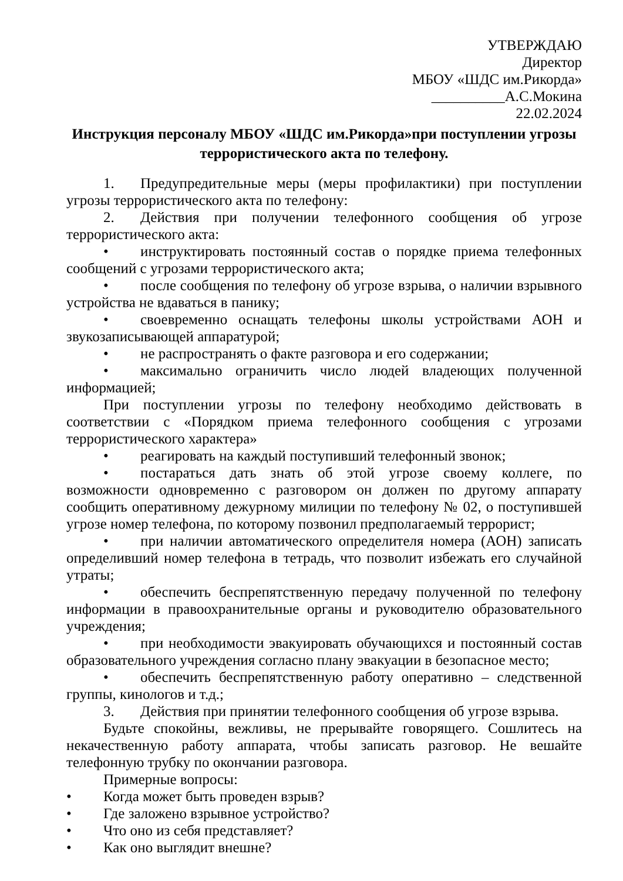УТВЕРЖДАЮ
Директор
МБОУ «ШДС им.Рикорда»
__________А.С.Мокина
22.02.2024
Инструкция персоналу МБОУ «ШДС им.Рикорда»при поступлении угрозы террористического акта по телефону.
1. Предупредительные меры (меры профилактики) при поступлении угрозы террористического акта по телефону:
2. Действия при получении телефонного сообщения об угрозе террористического акта:
• инструктировать постоянный состав о порядке приема телефонных сообщений с угрозами террористического акта;
• после сообщения по телефону об угрозе взрыва, о наличии взрывного устройства не вдаваться в панику;
• своевременно оснащать телефоны школы устройствами АОН и звукозаписывающей аппаратурой;
• не распространять о факте разговора и его содержании;
• максимально ограничить число людей владеющих полученной информацией;
При поступлении угрозы по телефону необходимо действовать в соответствии с «Порядком приема телефонного сообщения с угрозами террористического характера»
• реагировать на каждый поступивший телефонный звонок;
• постараться дать знать об этой угрозе своему коллеге, по возможности одновременно с разговором он должен по другому аппарату сообщить оперативному дежурному милиции по телефону № 02, о поступившей угрозе номер телефона, по которому позвонил предполагаемый террорист;
• при наличии автоматического определителя номера (АОН) записать определивший номер телефона в тетрадь, что позволит избежать его случайной утраты;
• обеспечить беспрепятственную передачу полученной по телефону информации в правоохранительные органы и руководителю образовательного учреждения;
• при необходимости эвакуировать обучающихся и постоянный состав образовательного учреждения согласно плану эвакуации в безопасное место;
• обеспечить беспрепятственную работу оперативно – следственной группы, кинологов и т.д.;
3. Действия при принятии телефонного сообщения об угрозе взрыва.
Будьте спокойны, вежливы, не прерывайте говорящего. Сошлитесь на некачественную работу аппарата, чтобы записать разговор. Не вешайте телефонную трубку по окончании разговора.
Примерные вопросы:
• Когда может быть проведен взрыв?
• Где заложено взрывное устройство?
• Что оно из себя представляет?
• Как оно выглядит внешне?